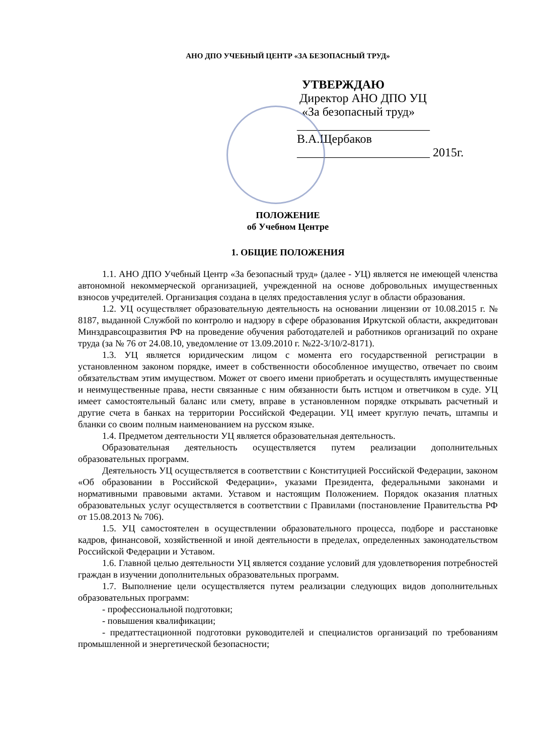АНО ДПО УЧЕБНЫЙ ЦЕНТР «ЗА БЕЗОПАСНЫЙ ТРУД»
УТВЕРЖДАЮ
Директор АНО ДПО УЦ
«За безопасный труд»
______________________ В.А.Щербаков
______________________ 2015г.
ПОЛОЖЕНИЕ
об Учебном Центре
1. ОБЩИЕ ПОЛОЖЕНИЯ
1.1. АНО ДПО Учебный Центр «За безопасный труд» (далее - УЦ) является не имеющей членства автономной некоммерческой организацией, учрежденной на основе добровольных имущественных взносов учредителей. Организация создана в целях предоставления услуг в области образования.
1.2. УЦ осуществляет образовательную деятельность на основании лицензии от 10.08.2015 г. № 8187, выданной Службой по контролю и надзору в сфере образования Иркутской области, аккредитован Минздравсоцразвития РФ на проведение обучения работодателей и работников организаций по охране труда (за № 76 от 24.08.10, уведомление от 13.09.2010 г. №22-3/10/2-8171).
1.3. УЦ является юридическим лицом с момента его государственной регистрации в установленном законом порядке, имеет в собственности обособленное имущество, отвечает по своим обязательствам этим имуществом. Может от своего имени приобретать и осуществлять имущественные и неимущественные права, нести связанные с ним обязанности быть истцом и ответчиком в суде. УЦ имеет самостоятельный баланс или смету, вправе в установленном порядке открывать расчетный и другие счета в банках на территории Российской Федерации. УЦ имеет круглую печать, штампы и бланки со своим полным наименованием на русском языке.
1.4. Предметом деятельности УЦ является образовательная деятельность.
Образовательная деятельность осуществляется путем реализации дополнительных образовательных программ.
Деятельность УЦ осуществляется в соответствии с Конституцией Российской Федерации, законом «Об образовании в Российской Федерации», указами Президента, федеральными законами и нормативными правовыми актами. Уставом и настоящим Положением. Порядок оказания платных образовательных услуг осуществляется в соответствии с Правилами (постановление Правительства РФ от 15.08.2013 № 706).
1.5. УЦ самостоятелен в осуществлении образовательного процесса, подборе и расстановке кадров, финансовой, хозяйственной и иной деятельности в пределах, определенных законодательством Российской Федерации и Уставом.
1.6. Главной целью деятельности УЦ является создание условий для удовлетворения потребностей граждан в изучении дополнительных образовательных программ.
1.7. Выполнение цели осуществляется путем реализации следующих видов дополнительных образовательных программ:
- профессиональной подготовки;
- повышения квалификации;
- предаттестационной подготовки руководителей и специалистов организаций по требованиям промышленной и энергетической безопасности;